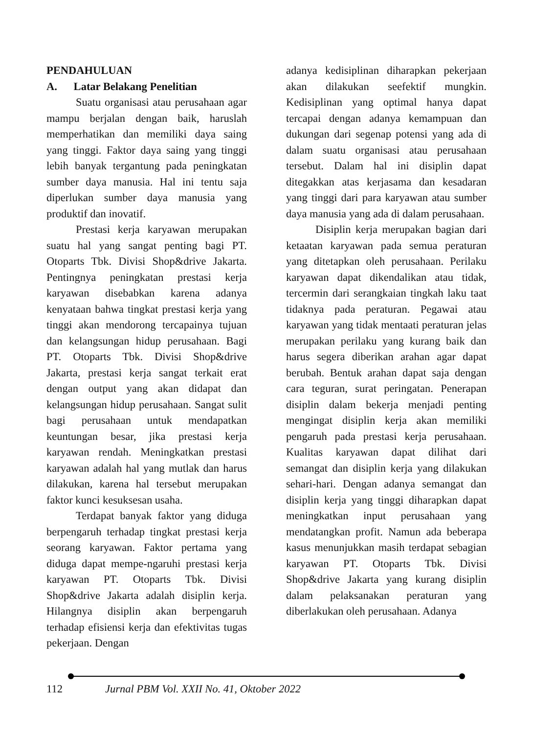PENDAHULUAN
A. Latar Belakang Penelitian
Suatu organisasi atau perusahaan agar mampu berjalan dengan baik, haruslah memperhatikan dan memiliki daya saing yang tinggi. Faktor daya saing yang tinggi lebih banyak tergantung pada peningkatan sumber daya manusia. Hal ini tentu saja diperlukan sumber daya manusia yang produktif dan inovatif.
Prestasi kerja karyawan merupakan suatu hal yang sangat penting bagi PT. Otoparts Tbk. Divisi Shop&drive Jakarta. Pentingnya peningkatan prestasi kerja karyawan disebabkan karena adanya kenyataan bahwa tingkat prestasi kerja yang tinggi akan mendorong tercapainya tujuan dan kelangsungan hidup perusahaan. Bagi PT. Otoparts Tbk. Divisi Shop&drive Jakarta, prestasi kerja sangat terkait erat dengan output yang akan didapat dan kelangsungan hidup perusahaan. Sangat sulit bagi perusahaan untuk mendapatkan keuntungan besar, jika prestasi kerja karyawan rendah. Meningkatkan prestasi karyawan adalah hal yang mutlak dan harus dilakukan, karena hal tersebut merupakan faktor kunci kesuksesan usaha.
Terdapat banyak faktor yang diduga berpengaruh terhadap tingkat prestasi kerja seorang karyawan. Faktor pertama yang diduga dapat mempe-ngaruhi prestasi kerja karyawan PT. Otoparts Tbk. Divisi Shop&drive Jakarta adalah disiplin kerja. Hilangnya disiplin akan berpengaruh terhadap efisiensi kerja dan efektivitas tugas pekerjaan. Dengan
adanya kedisiplinan diharapkan pekerjaan akan dilakukan seefektif mungkin. Kedisiplinan yang optimal hanya dapat tercapai dengan adanya kemampuan dan dukungan dari segenap potensi yang ada di dalam suatu organisasi atau perusahaan tersebut. Dalam hal ini disiplin dapat ditegakkan atas kerjasama dan kesadaran yang tinggi dari para karyawan atau sumber daya manusia yang ada di dalam perusahaan.
Disiplin kerja merupakan bagian dari ketaatan karyawan pada semua peraturan yang ditetapkan oleh perusahaan. Perilaku karyawan dapat dikendalikan atau tidak, tercermin dari serangkaian tingkah laku taat tidaknya pada peraturan. Pegawai atau karyawan yang tidak mentaati peraturan jelas merupakan perilaku yang kurang baik dan harus segera diberikan arahan agar dapat berubah. Bentuk arahan dapat saja dengan cara teguran, surat peringatan. Penerapan disiplin dalam bekerja menjadi penting mengingat disiplin kerja akan memiliki pengaruh pada prestasi kerja perusahaan. Kualitas karyawan dapat dilihat dari semangat dan disiplin kerja yang dilakukan sehari-hari. Dengan adanya semangat dan disiplin kerja yang tinggi diharapkan dapat meningkatkan input perusahaan yang mendatangkan profit. Namun ada beberapa kasus menunjukkan masih terdapat sebagian karyawan PT. Otoparts Tbk. Divisi Shop&drive Jakarta yang kurang disiplin dalam pelaksanakan peraturan yang diberlakukan oleh perusahaan. Adanya
112 Jurnal PBM Vol. XXII No. 41, Oktober 2022